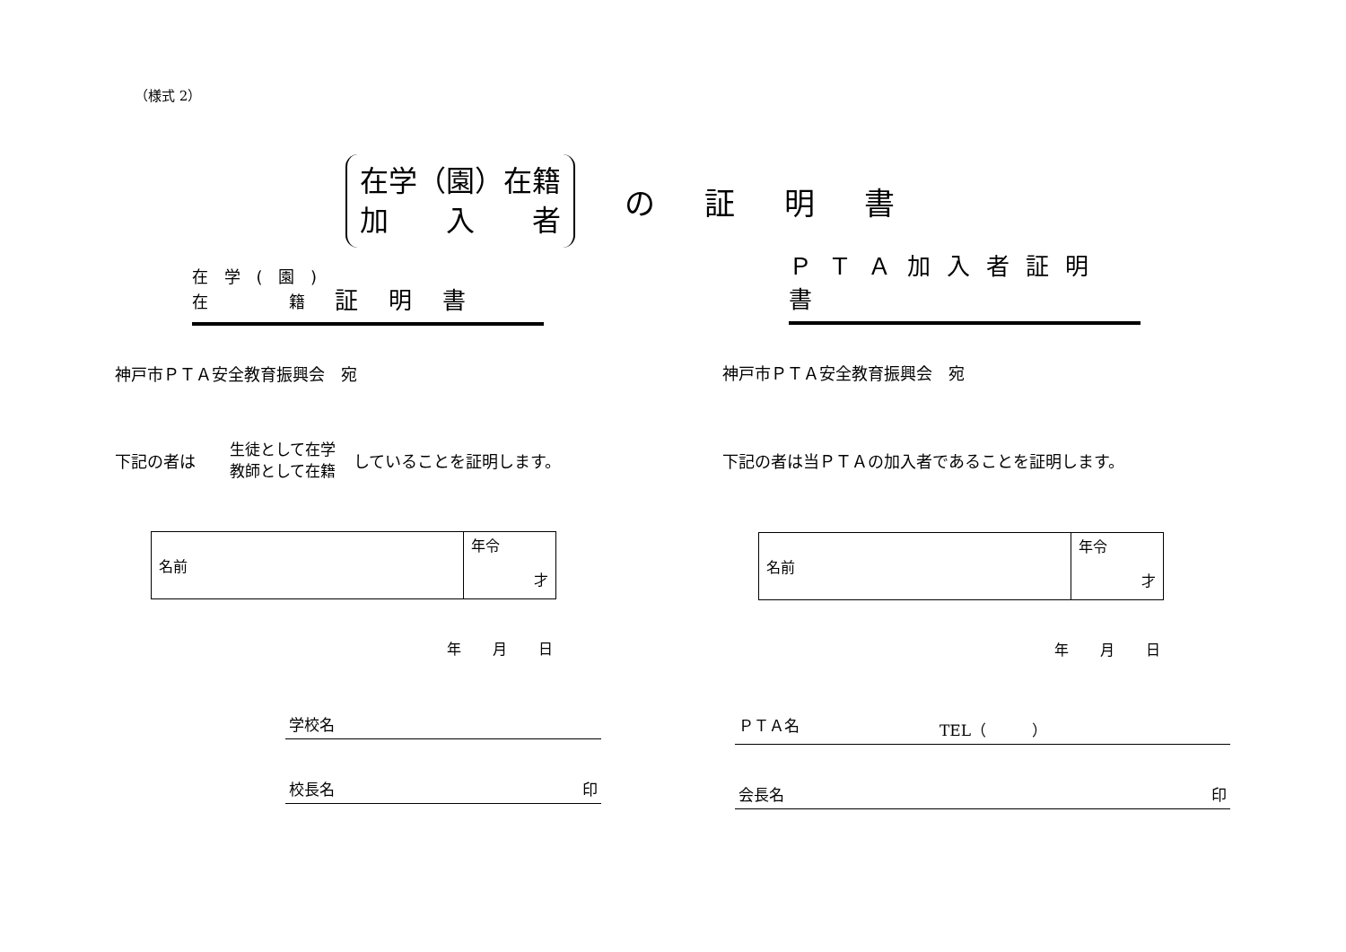（様式 2）
在学（園）在籍
加　　入　　者
の証明書
在 学 ( 園 )
在　　　 籍
証明書
神戸市ＰＴＡ安全教育振興会　宛
下記の者は　生徒として在学
教師として在籍 していることを証明します。
| 名前 | 年令 才 |
年 月 日
学校名
校長名 印
ＰＴＡ加入者証明書
神戸市ＰＴＡ安全教育振興会　宛
下記の者は当ＰＴＡの加入者であることを証明します。
| 名前 | 年令 才 |
年 月 日
ＰＴＡ名 TEL（　　　）
会長名 印